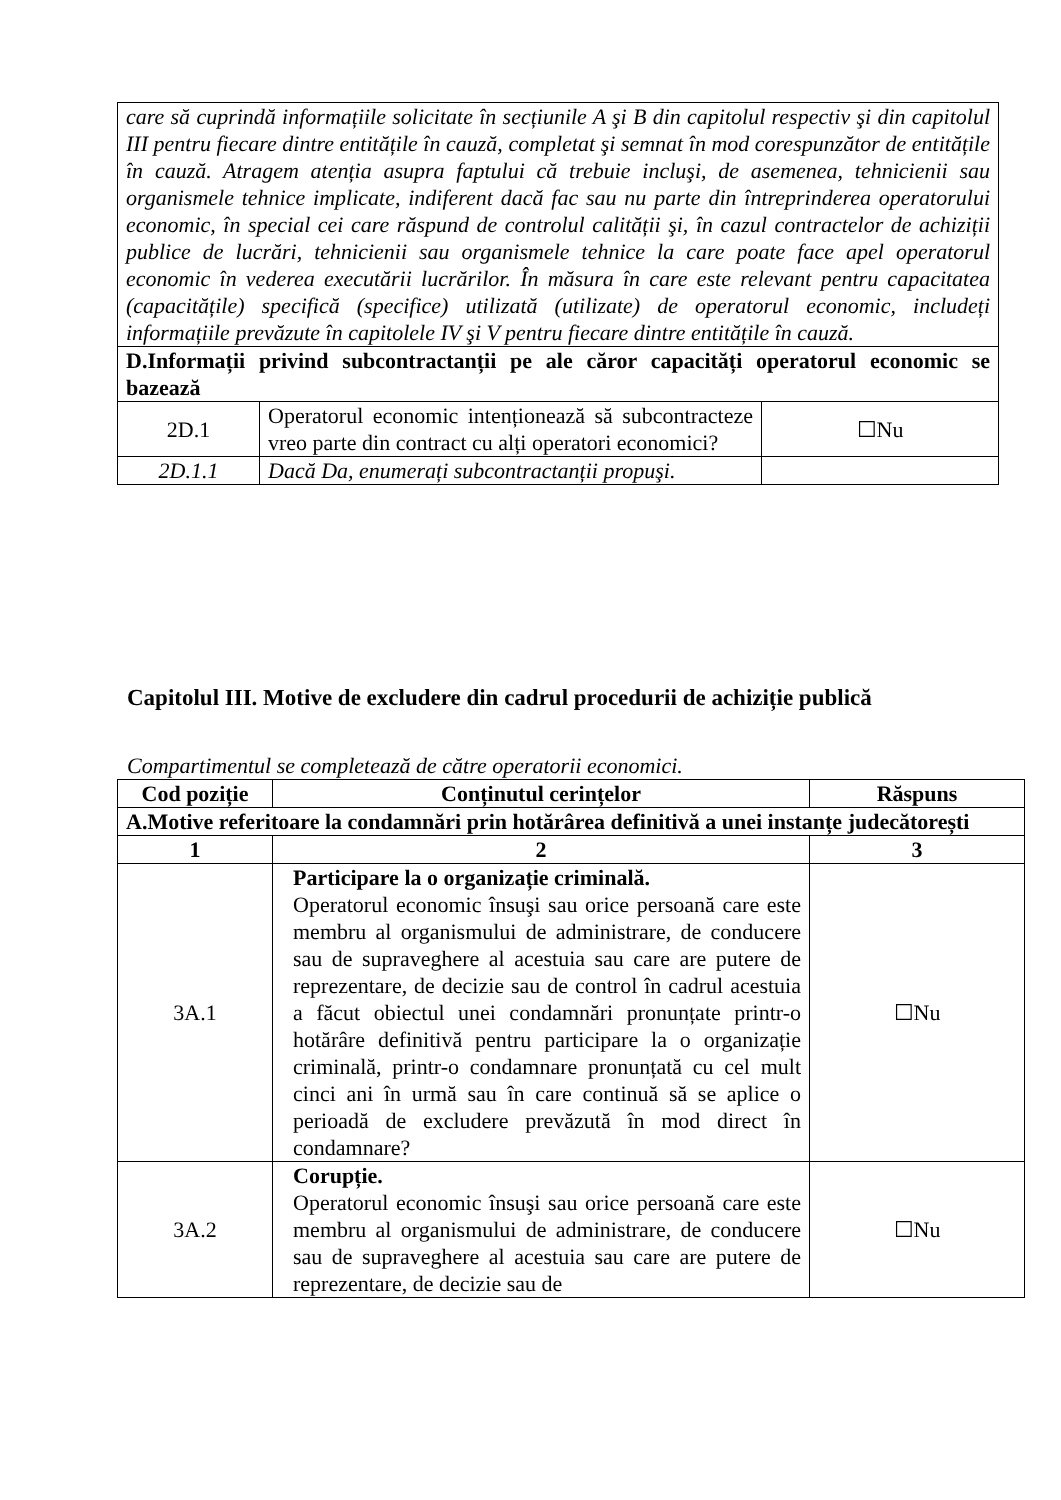| care să cuprindă informațiile solicitate în secțiunile A şi B din capitolul respectiv şi din capitolul III pentru fiecare dintre entitățile în cauză, completat şi semnat în mod corespunzător de entitățile în cauză. Atragem atenția asupra faptului că trebuie incluşi, de asemenea, tehnicienii sau organismele tehnice implicate, indiferent dacă fac sau nu parte din întreprinderea operatorului economic, în special cei care răspund de controlul calității şi, în cazul contractelor de achiziții publice de lucrări, tehnicienii sau organismele tehnice la care poate face apel operatorul economic în vederea executării lucrărilor. În măsura în care este relevant pentru capacitatea (capacitățile) specifică (specifice) utilizată (utilizate) de operatorul economic, includeți informațiile prevăzute în capitolele IV şi V pentru fiecare dintre entitățile în cauză. | | |
| D.Informații privind subcontractanții pe ale căror capacități operatorul economic se bazează | | |
| 2D.1 | Operatorul economic intenționează să subcontracteze vreo parte din contract cu alți operatori economici? | ☐Nu |
| 2D.1.1 | Dacă Da, enumerați subcontractanții propuşi. | |
Capitolul III. Motive de excludere din cadrul procedurii de achiziție publică
Compartimentul se completează de către operatorii economici.
| Cod poziție | Conținutul cerințelor | Răspuns |
| --- | --- | --- |
| A.Motive referitoare la condamnări prin hotărârea definitivă a unei instanțe judecătorești | | |
| 1 | 2 | 3 |
| 3A.1 | Participare la o organizație criminală. Operatorul economic însuşi sau orice persoană care este membru al organismului de administrare, de conducere sau de supraveghere al acestuia sau care are putere de reprezentare, de decizie sau de control în cadrul acestuia a făcut obiectul unei condamnări pronunțate printr-o hotărâre definitivă pentru participare la o organizație criminală, printr-o condamnare pronunțată cu cel mult cinci ani în urmă sau în care continuă să se aplice o perioadă de excludere prevăzută în mod direct în condamnare? | ☐Nu |
| 3A.2 | Corupție. Operatorul economic însuşi sau orice persoană care este membru al organismului de administrare, de conducere sau de supraveghere al acestuia sau care are putere de reprezentare, de decizie sau de | ☐Nu |